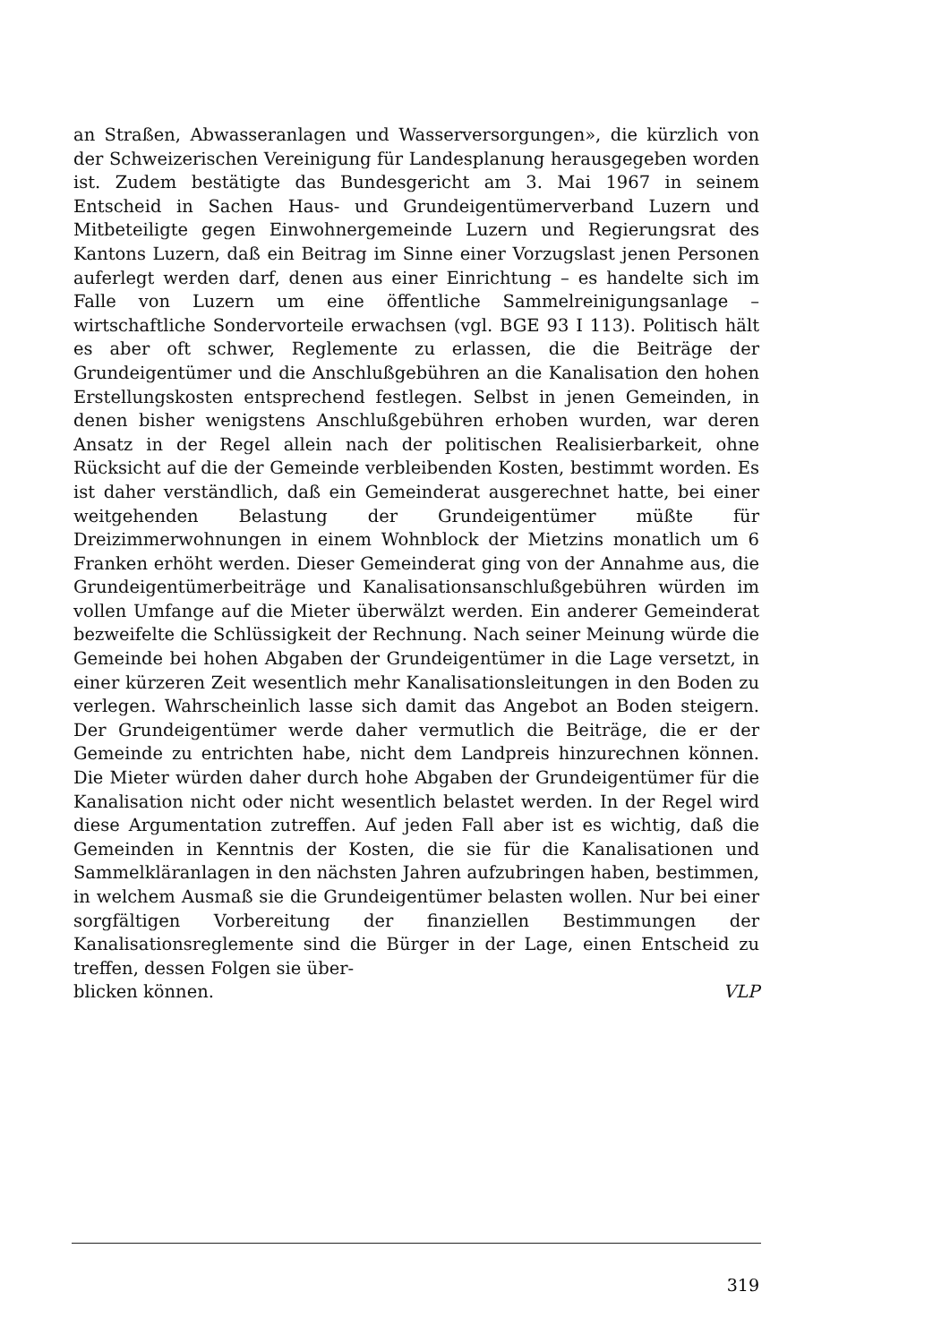an Straßen, Abwasseranlagen und Wasserversorgungen», die kürzlich von der Schweizerischen Vereinigung für Landesplanung herausgegeben worden ist. Zudem bestätigte das Bundesgericht am 3. Mai 1967 in seinem Entscheid in Sachen Haus- und Grundeigentümerverband Luzern und Mitbeteiligte gegen Einwohnergemeinde Luzern und Regierungsrat des Kantons Luzern, daß ein Beitrag im Sinne einer Vorzugslast jenen Personen auferlegt werden darf, denen aus einer Einrichtung – es handelte sich im Falle von Luzern um eine öffentliche Sammelreinigungsanlage – wirtschaftliche Sondervorteile erwachsen (vgl. BGE 93 I 113). Politisch hält es aber oft schwer, Reglemente zu erlassen, die die Beiträge der Grundeigentümer und die Anschlußgebühren an die Kanalisation den hohen Erstellungskosten entsprechend festlegen. Selbst in jenen Gemeinden, in denen bisher wenigstens Anschlußgebühren erhoben wurden, war deren Ansatz in der Regel allein nach der politischen Realisierbarkeit, ohne Rücksicht auf die der Gemeinde verbleibenden Kosten, bestimmt worden. Es ist daher verständlich, daß ein Gemeinderat ausgerechnet hatte, bei einer weitgehenden Belastung der Grundeigentümer müßte für Dreizimmerwohnungen in einem Wohnblock der Mietzins monatlich um 6 Franken erhöht werden. Dieser Gemeinderat ging von der Annahme aus, die Grundeigentümerbeiträge und Kanalisationsanschlußgebühren würden im vollen Umfange auf die Mieter überwälzt werden. Ein anderer Gemeinderat bezweifelte die Schlüssigkeit der Rechnung. Nach seiner Meinung würde die Gemeinde bei hohen Abgaben der Grundeigentümer in die Lage versetzt, in einer kürzeren Zeit wesentlich mehr Kanalisationsleitungen in den Boden zu verlegen. Wahrscheinlich lasse sich damit das Angebot an Boden steigern. Der Grundeigentümer werde daher vermutlich die Beiträge, die er der Gemeinde zu entrichten habe, nicht dem Landpreis hinzurechnen können. Die Mieter würden daher durch hohe Abgaben der Grundeigentümer für die Kanalisation nicht oder nicht wesentlich belastet werden. In der Regel wird diese Argumentation zutreffen. Auf jeden Fall aber ist es wichtig, daß die Gemeinden in Kenntnis der Kosten, die sie für die Kanalisationen und Sammelkläranlagen in den nächsten Jahren aufzubringen haben, bestimmen, in welchem Ausmaß sie die Grundeigentümer belasten wollen. Nur bei einer sorgfältigen Vorbereitung der finanziellen Bestimmungen der Kanalisationsreglemente sind die Bürger in der Lage, einen Entscheid zu treffen, dessen Folgen sie über-
blicken können. VLP
319